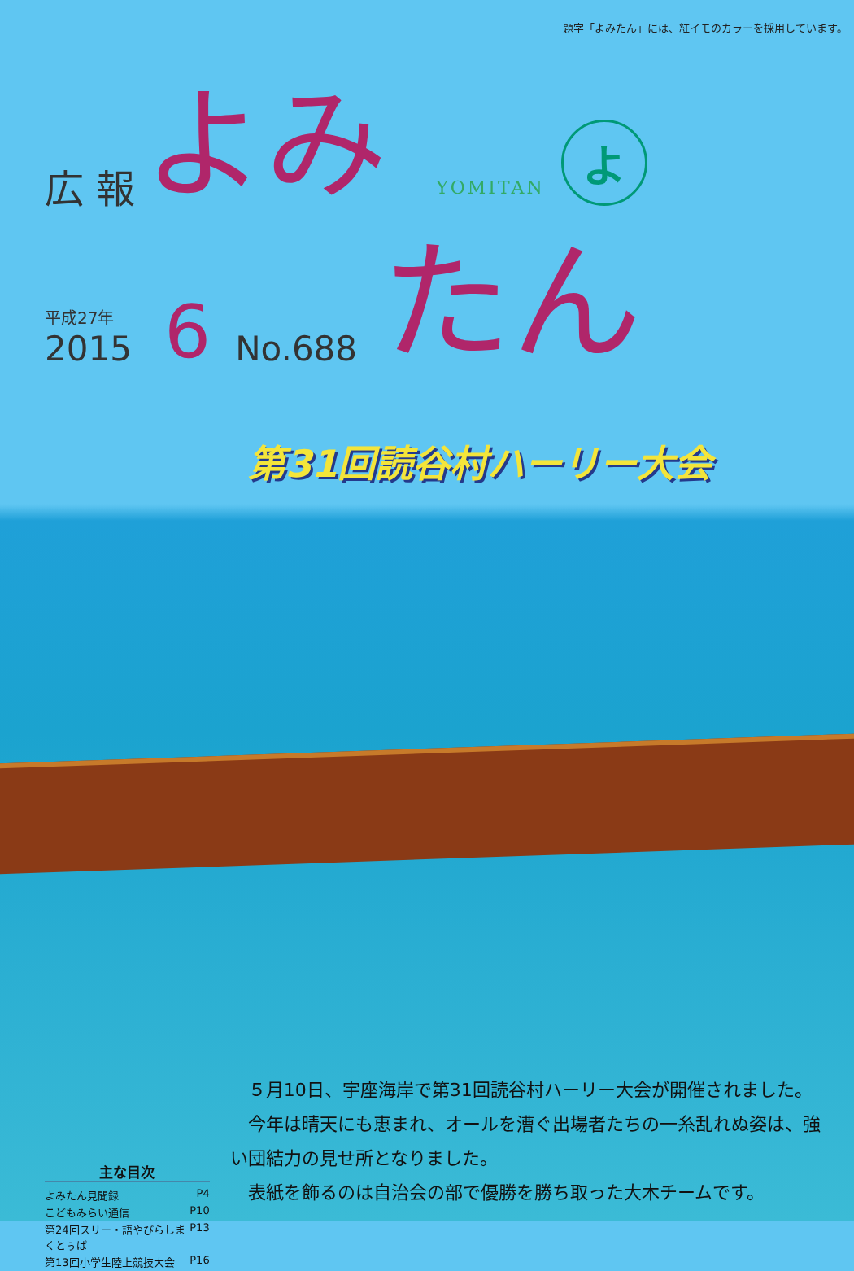題字「よみたん」には、紅イモのカラーを採用しています。
広 報 よみ YOMITAN
よ
平成27年
2015
6 No.688 たん
第31回読谷村ハーリー大会
主な目次
よみたん見聞録 P4
こどもみらい通信 P10
第24回スリー・語やびらしまくとぅば P13
第13回小学生陸上競技大会 P16
５月10日、宇座海岸で第31回読谷村ハーリー大会が開催されました。
今年は晴天にも恵まれ、オールを漕ぐ出場者たちの一糸乱れぬ姿は、強い団結力の見せ所となりました。
表紙を飾るのは自治会の部で優勝を勝ち取った大木チームです。